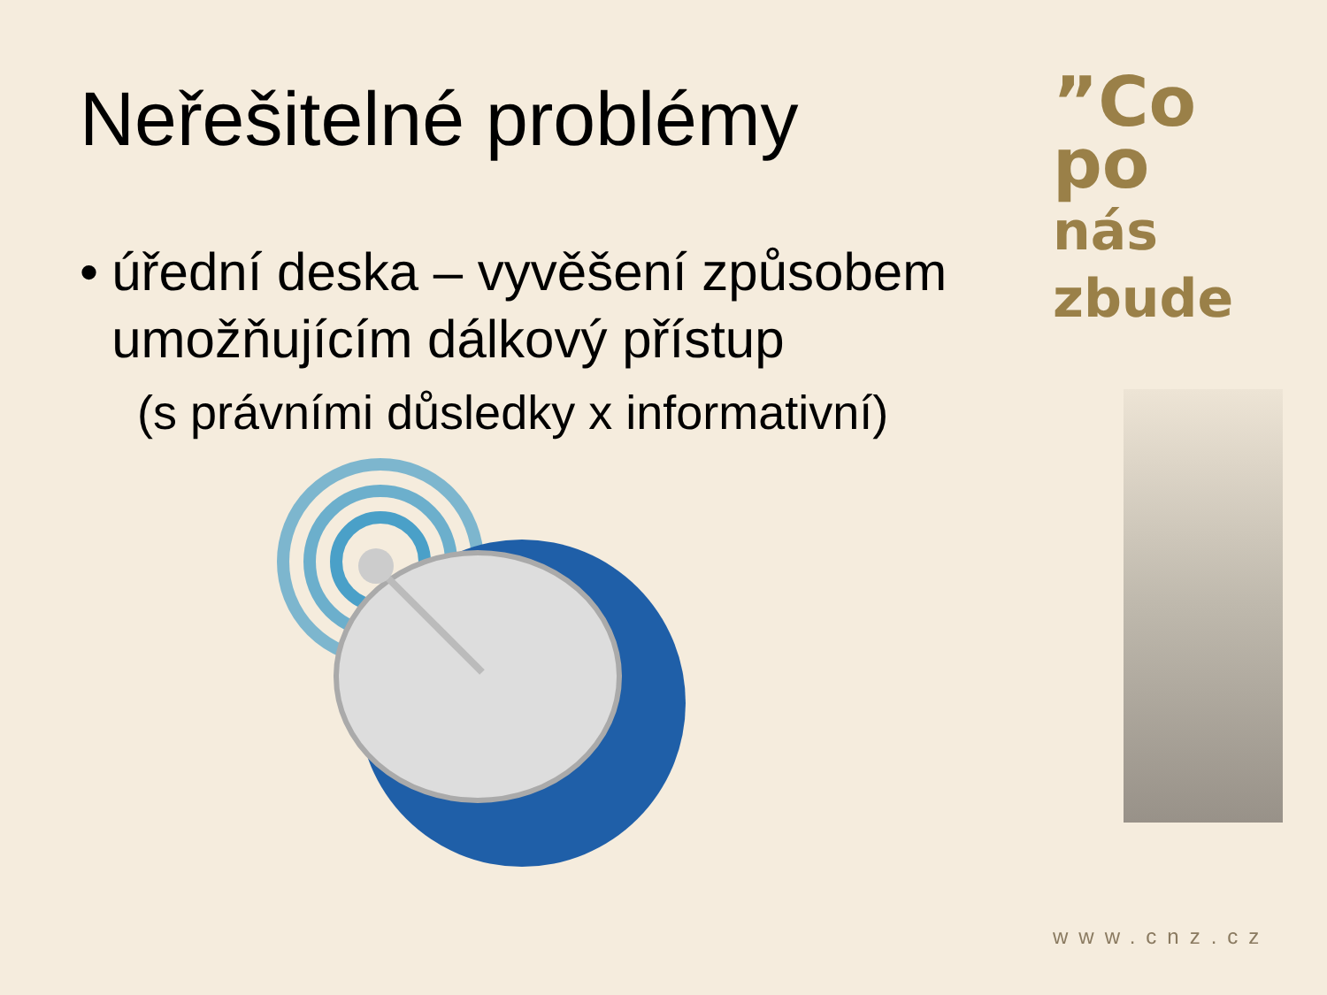Neřešitelné problémy
• úřední deska – vyvěšení způsobem umožňujícím dálkový přístup
(s právními důsledky x informativní)
”Co
po
nás zbude
www.cnz.cz